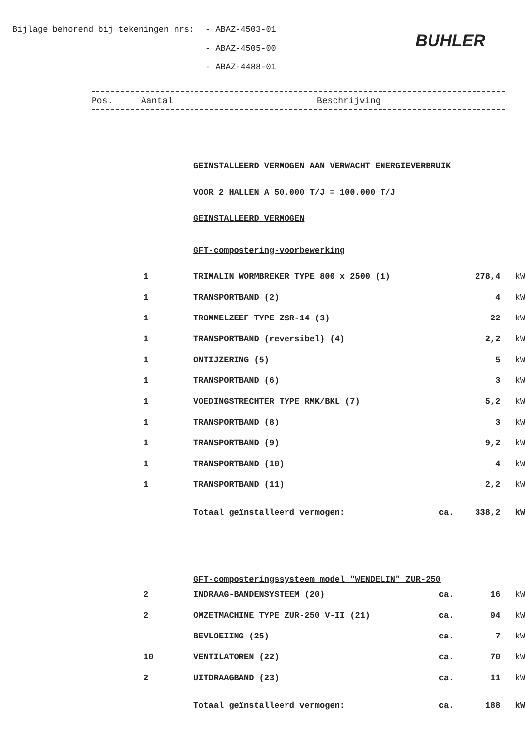Bijlage behorend bij tekeningen nrs: - ABAZ-4503-01
- ABAZ-4505-00
- ABAZ-4488-01
BUHLER
Pos. Aantal Beschrijving
| | GEINSTALLEERD VERMOGEN AAN VERWACHT ENERGIEVERBRUIK | | | |
| | VOOR 2 HALLEN A 50.000 T/J = 100.000 T/J | | | |
| | GEINSTALLEERD VERMOGEN | | | |
| | GFT-compostering-voorbewerking | | | |
| 1 | TRIMALIN WORMBREKER TYPE 800 x 2500 (1) | | 278,4 | kW |
| 1 | TRANSPORTBAND (2) | | 4 | kW |
| 1 | TROMMELZEEF TYPE ZSR-14 (3) | | 22 | kW |
| 1 | TRANSPORTBAND (reversibel) (4) | | 2,2 | kW |
| 1 | ONTIJZERING (5) | | 5 | kW |
| 1 | TRANSPORTBAND (6) | | 3 | kW |
| 1 | VOEDINGSTRECHTER TYPE RMK/BKL (7) | | 5,2 | kW |
| 1 | TRANSPORTBAND (8) | | 3 | kW |
| 1 | TRANSPORTBAND (9) | | 9,2 | kW |
| 1 | TRANSPORTBAND (10) | | 4 | kW |
| 1 | TRANSPORTBAND (11) | | 2,2 | kW |
| | Totaal geïnstalleerd vermogen: | ca. | 338,2 | kW |
| | GFT-composteringssysteem model "WENDELIN" ZUR-250 | | | |
| 2 | INDRAAG-BANDENSYSTEEM (20) | ca. | 16 | kW |
| 2 | OMZETMACHINE TYPE ZUR-250 V-II (21) | ca. | 94 | kW |
| | BEVLOEIING (25) | ca. | 7 | kW |
| 10 | VENTILATOREN (22) | ca. | 70 | kW |
| 2 | UITDRAAGBAND (23) | ca. | 11 | kW |
| | Totaal geïnstalleerd vermogen: | ca. | 188 | kW |